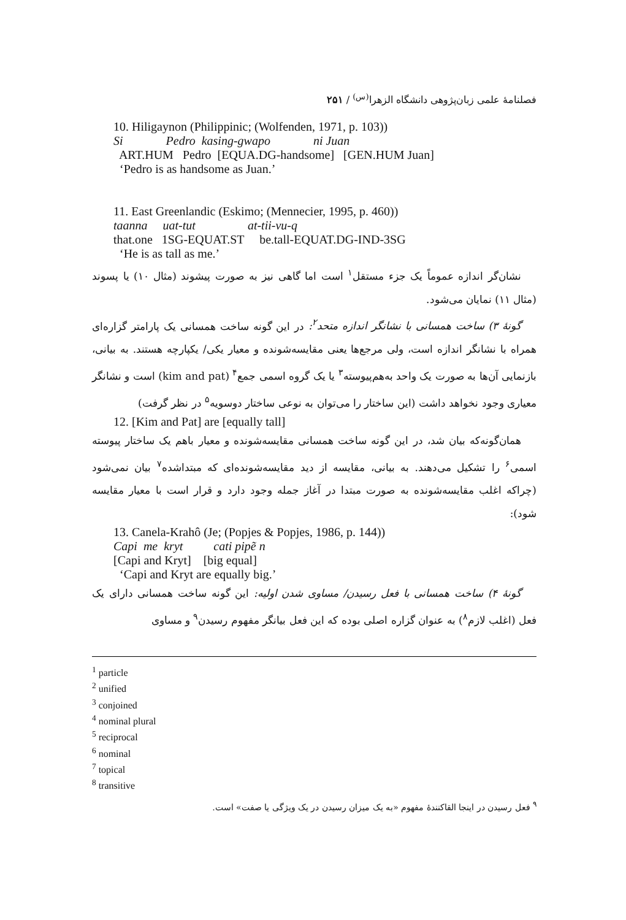فصلنامهٔ علمی زبان‌پژوهی دانشگاه الزهرا<sup>(س)</sup> / ۲۵۱
10. Hiligaynon (Philippinic; (Wolfenden, 1971, p. 103))
Si Pedro kasing-gwapo ni Juan
ART.HUM Pedro [EQUA.DG-handsome] [GEN.HUM Juan]
‘Pedro is as handsome as Juan.’
11. East Greenlandic (Eskimo; (Mennecier, 1995, p. 460))
taanna uat-tut at-tii-vu-q
that.one 1SG-EQUAT.ST be.tall-EQUAT.DG-IND-3SG
‘He is as tall as me.’
نشان‌گر اندازه عموماً یک جزء مستقل<sup>۱</sup> است اما گاهی نیز به صورت پیشوند (مثال ۱۰) یا پسوند (مثال ۱۱) نمایان می‌شود.
گونهٔ ۳) ساخت همسانی با نشانگر اندازه متحد<sup>۲</sup>: در این گونه ساخت همسانی یک پارامتر گزاره‌ای همراه با نشانگر اندازه است، ولی مرجع‌ها یعنی مقایسه‌شونده و معیار یکی/ یکپارچه هستند. به بیانی، بازنمایی آن‌ها به صورت یک واحد به‌هم‌پیوسته<sup>۳</sup> یا یک گروه اسمی جمع<sup>۴</sup> (kim and pat) است و نشانگر معیاری وجود نخواهد داشت (این ساختار را می‌توان به نوعی ساختار دوسویه<sup>۵</sup> در نظر گرفت)
12. [Kim and Pat] are [equally tall]
همان‌گونه‌که بیان شد، در این گونه ساخت همسانی مقایسه‌شونده و معیار باهم یک ساختار پیوسته اسمی<sup>۶</sup> را تشکیل می‌دهند. به بیانی، مقایسه از دید مقایسه‌شونده‌ای که مبتداشده<sup>۷</sup> بیان نمی‌شود (چراکه اغلب مقایسه‌شونده به صورت مبتدا در آغاز جمله وجود دارد و قرار است با معیار مقایسه شود):
13. Canela-Krahô (Je; (Popjes & Popjes, 1986, p. 144))
Capi me kryt cati pipẽ n
[Capi and Kryt] [big equal]
‘Capi and Kryt are equally big.’
گونهٔ ۴) ساخت همسانی با فعل رسیدن/ مساوی شدن اولیه: این گونه ساخت همسانی دارای یک فعل (اغلب لازم<sup>۸</sup>) به عنوان گزاره اصلی بوده که این فعل بیانگر مفهوم رسیدن<sup>۹</sup> و مساوی
<sup>1</sup> particle
<sup>2</sup> unified
<sup>3</sup> conjoined
<sup>4</sup> nominal plural
<sup>5</sup> reciprocal
<sup>6</sup> nominal
<sup>7</sup> topical
<sup>8</sup> transitive
<sup>۹</sup> فعل رسیدن در اینجا القاکنندهٔ مفهوم «به یک میزان رسیدن در یک ویژگی یا صفت» است.